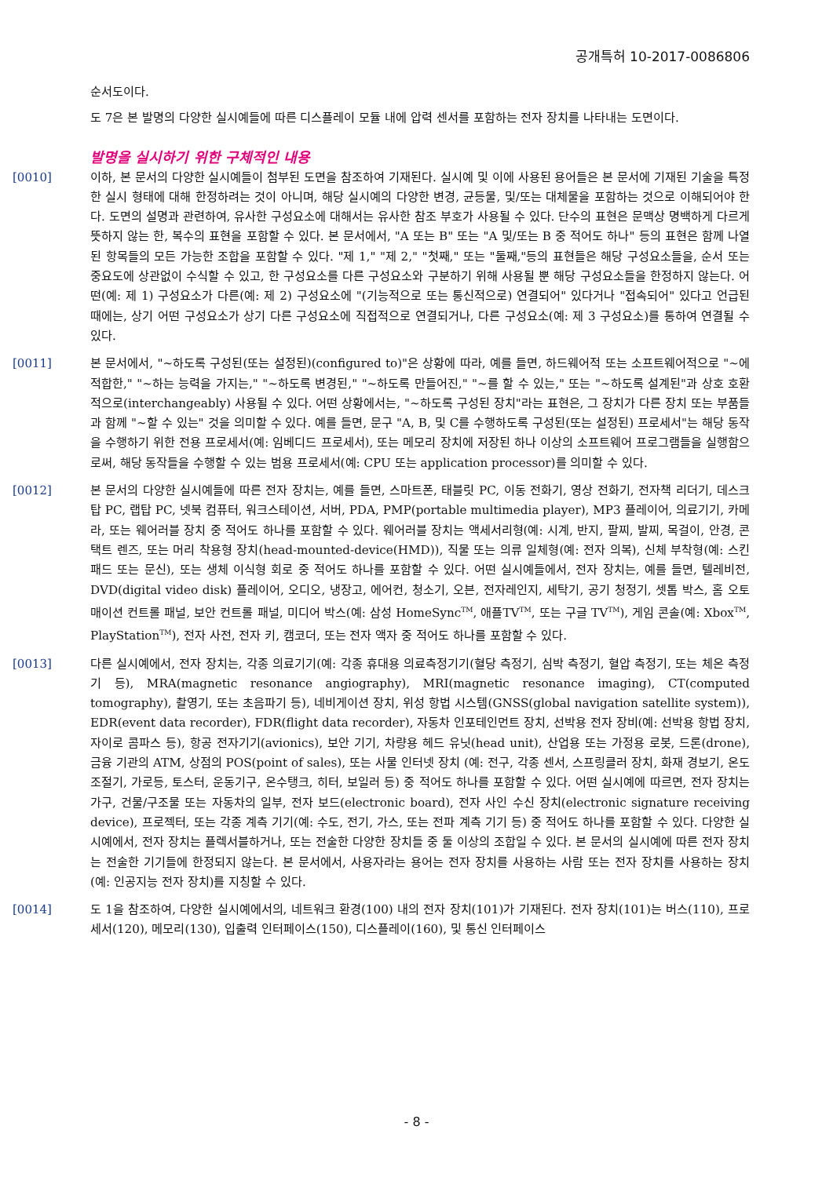공개특허 10-2017-0086806
순서도이다.
도 7은 본 발명의 다양한 실시예들에 따른 디스플레이 모듈 내에 압력 센서를 포함하는 전자 장치를 나타내는 도면이다.
발명을 실시하기 위한 구체적인 내용
[0010] 이하, 본 문서의 다양한 실시예들이 첨부된 도면을 참조하여 기재된다. 실시예 및 이에 사용된 용어들은 본 문서에 기재된 기술을 특정한 실시 형태에 대해 한정하려는 것이 아니며, 해당 실시예의 다양한 변경, 균등물, 및/또는 대체물을 포함하는 것으로 이해되어야 한다. 도면의 설명과 관련하여, 유사한 구성요소에 대해서는 유사한 참조 부호가 사용될 수 있다. 단수의 표현은 문맥상 명백하게 다르게 뜻하지 않는 한, 복수의 표현을 포함할 수 있다. 본 문서에서, "A 또는 B" 또는 "A 및/또는 B 중 적어도 하나" 등의 표현은 함께 나열된 항목들의 모든 가능한 조합을 포함할 수 있다. "제 1," "제 2," "첫째," 또는 "둘째,"등의 표현들은 해당 구성요소들을, 순서 또는 중요도에 상관없이 수식할 수 있고, 한 구성요소를 다른 구성요소와 구분하기 위해 사용될 뿐 해당 구성요소들을 한정하지 않는다. 어떤(예: 제 1) 구성요소가 다른(예: 제 2) 구성요소에 "(기능적으로 또는 통신적으로) 연결되어" 있다거나 "접속되어" 있다고 언급된 때에는, 상기 어떤 구성요소가 상기 다른 구성요소에 직접적으로 연결되거나, 다른 구성요소(예: 제 3 구성요소)를 통하여 연결될 수 있다.
[0011] 본 문서에서, "~하도록 구성된(또는 설정된)(configured to)"은 상황에 따라, 예를 들면, 하드웨어적 또는 소프트웨어적으로 "~에 적합한," "~하는 능력을 가지는," "~하도록 변경된," "~하도록 만들어진," "~를 할 수 있는," 또는 "~하도록 설계된"과 상호 호환적으로(interchangeably) 사용될 수 있다. 어떤 상황에서는, "~하도록 구성된 장치"라는 표현은, 그 장치가 다른 장치 또는 부품들과 함께 "~할 수 있는" 것을 의미할 수 있다. 예를 들면, 문구 "A, B, 및 C를 수행하도록 구성된(또는 설정된) 프로세서"는 해당 동작을 수행하기 위한 전용 프로세서(예: 임베디드 프로세서), 또는 메모리 장치에 저장된 하나 이상의 소프트웨어 프로그램들을 실행함으로써, 해당 동작들을 수행할 수 있는 범용 프로세서(예: CPU 또는 application processor)를 의미할 수 있다.
[0012] 본 문서의 다양한 실시예들에 따른 전자 장치는, 예를 들면, 스마트폰, 태블릿 PC, 이동 전화기, 영상 전화기, 전자책 리더기, 데스크탑 PC, 랩탑 PC, 넷북 컴퓨터, 워크스테이션, 서버, PDA, PMP(portable multimedia player), MP3 플레이어, 의료기기, 카메라, 또는 웨어러블 장치 중 적어도 하나를 포함할 수 있다. 웨어러블 장치는 액세서리형(예: 시계, 반지, 팔찌, 발찌, 목걸이, 안경, 콘택트 렌즈, 또는 머리 착용형 장치(head-mounted-device(HMD)), 직물 또는 의류 일체형(예: 전자 의복), 신체 부착형(예: 스킨 패드 또는 문신), 또는 생체 이식형 회로 중 적어도 하나를 포함할 수 있다. 어떤 실시예들에서, 전자 장치는, 예를 들면, 텔레비전, DVD(digital video disk) 플레이어, 오디오, 냉장고, 에어컨, 청소기, 오븐, 전자레인지, 세탁기, 공기 청정기, 셋톱 박스, 홈 오토매이션 컨트롤 패널, 보안 컨트롤 패널, 미디어 박스(예: 삼성 HomeSync<sup>TM</sup>, 애플TV<sup>TM</sup>, 또는 구글 TV<sup>TM</sup>), 게임 콘솔(예: Xbox<sup>TM</sup>, PlayStation<sup>TM</sup>), 전자 사전, 전자 키, 캠코더, 또는 전자 액자 중 적어도 하나를 포함할 수 있다.
[0013] 다른 실시예에서, 전자 장치는, 각종 의료기기(예: 각종 휴대용 의료측정기기(혈당 측정기, 심박 측정기, 혈압 측정기, 또는 체온 측정기 등), MRA(magnetic resonance angiography), MRI(magnetic resonance imaging), CT(computed tomography), 촬영기, 또는 초음파기 등), 네비게이션 장치, 위성 항법 시스템(GNSS(global navigation satellite system)), EDR(event data recorder), FDR(flight data recorder), 자동차 인포테인먼트 장치, 선박용 전자 장비(예: 선박용 항법 장치, 자이로 콤파스 등), 항공 전자기기(avionics), 보안 기기, 차량용 헤드 유닛(head unit), 산업용 또는 가정용 로봇, 드론(drone), 금융 기관의 ATM, 상점의 POS(point of sales), 또는 사물 인터넷 장치 (예: 전구, 각종 센서, 스프링클러 장치, 화재 경보기, 온도조절기, 가로등, 토스터, 운동기구, 온수탱크, 히터, 보일러 등) 중 적어도 하나를 포함할 수 있다. 어떤 실시예에 따르면, 전자 장치는 가구, 건물/구조물 또는 자동차의 일부, 전자 보드(electronic board), 전자 사인 수신 장치(electronic signature receiving device), 프로젝터, 또는 각종 계측 기기(예: 수도, 전기, 가스, 또는 전파 계측 기기 등) 중 적어도 하나를 포함할 수 있다. 다양한 실시예에서, 전자 장치는 플렉서블하거나, 또는 전술한 다양한 장치들 중 둘 이상의 조합일 수 있다. 본 문서의 실시예에 따른 전자 장치는 전술한 기기들에 한정되지 않는다. 본 문서에서, 사용자라는 용어는 전자 장치를 사용하는 사람 또는 전자 장치를 사용하는 장치(예: 인공지능 전자 장치)를 지칭할 수 있다.
[0014] 도 1을 참조하여, 다양한 실시예에서의, 네트워크 환경(100) 내의 전자 장치(101)가 기재된다. 전자 장치(101)는 버스(110), 프로세서(120), 메모리(130), 입출력 인터페이스(150), 디스플레이(160), 및 통신 인터페이스
- 8 -